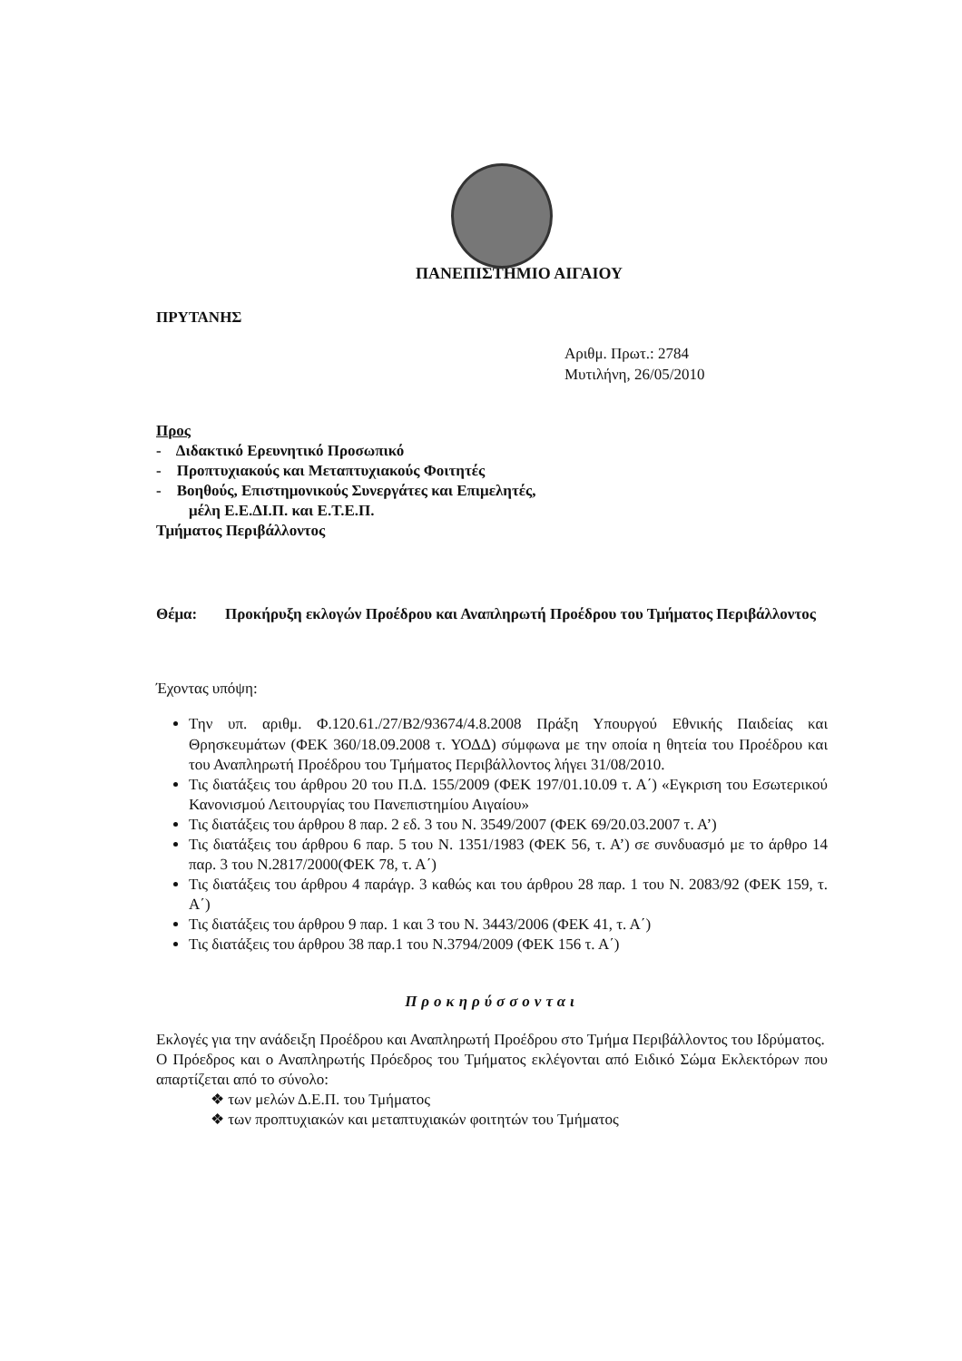ΠΑΝΕΠΙΣΤΗΜΙΟ ΑΙΓΑΙΟΥ
ΠΡΥΤΑΝΗΣ
Αριθμ. Πρωτ.: 2784
Μυτιλήνη, 26/05/2010
Προς
- Διδακτικό Ερευνητικό Προσωπικό
- Προπτυχιακούς και Μεταπτυχιακούς Φοιτητές
- Βοηθούς, Επιστημονικούς Συνεργάτες και Επιμελητές,
μέλη Ε.Ε.ΔΙ.Π. και Ε.Τ.Ε.Π.
Τμήματος Περιβάλλοντος
Θέμα: Προκήρυξη εκλογών Προέδρου και Αναπληρωτή Προέδρου του Τμήματος Περιβάλλοντος
Έχοντας υπόψη:
Την υπ. αριθμ. Φ.120.61./27/Β2/93674/4.8.2008 Πράξη Υπουργού Εθνικής Παιδείας και Θρησκευμάτων (ΦΕΚ 360/18.09.2008 τ. ΥΟΔΔ) σύμφωνα με την οποία η θητεία του Προέδρου και του Αναπληρωτή Προέδρου του Τμήματος Περιβάλλοντος λήγει 31/08/2010.
Τις διατάξεις του άρθρου 20 του Π.Δ. 155/2009 (ΦΕΚ 197/01.10.09 τ. Α΄) «Εγκριση του Εσωτερικού Κανονισμού Λειτουργίας του Πανεπιστημίου Αιγαίου»
Τις διατάξεις του άρθρου 8 παρ. 2 εδ. 3 του Ν. 3549/2007 (ΦΕΚ 69/20.03.2007 τ. Α’)
Τις διατάξεις του άρθρου 6 παρ. 5 του Ν. 1351/1983 (ΦΕΚ 56, τ. Α’) σε συνδυασμό με το άρθρο 14 παρ. 3 του Ν.2817/2000(ΦΕΚ 78, τ. Α΄)
Τις διατάξεις του άρθρου 4 παράγρ. 3 καθώς και του άρθρου 28 παρ. 1 του Ν. 2083/92 (ΦΕΚ 159, τ. Α΄)
Τις διατάξεις του άρθρου 9 παρ. 1 και 3 του Ν. 3443/2006 (ΦΕΚ 41, τ. Α΄)
Τις διατάξεις του άρθρου 38 παρ.1 του Ν.3794/2009 (ΦΕΚ 156 τ. Α΄)
Προκηρύσσονται
Εκλογές για την ανάδειξη Προέδρου και Αναπληρωτή Προέδρου στο Τμήμα Περιβάλλοντος του Ιδρύματος.
Ο Πρόεδρος και ο Αναπληρωτής Πρόεδρος του Τμήματος εκλέγονται από Ειδικό Σώμα Εκλεκτόρων που απαρτίζεται από το σύνολο:
❖ των μελών Δ.Ε.Π. του Τμήματος
❖ των προπτυχιακών και μεταπτυχιακών φοιτητών του Τμήματος